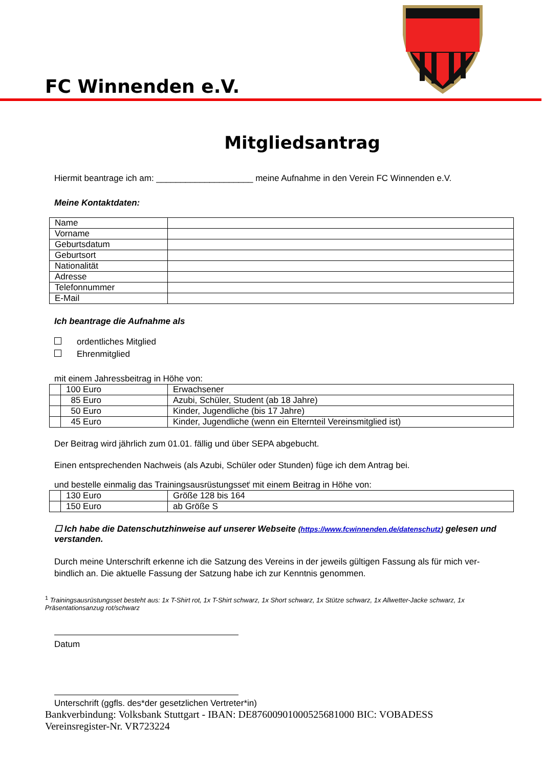FC Winnenden e.V.
Mitgliedsantrag
Hiermit beantrage ich am: ____________________ meine Aufnahme in den Verein FC Winnenden e.V.
Meine Kontaktdaten:
| Name | |
| Vorname | |
| Geburtsdatum | |
| Geburtsort | |
| Nationalität | |
| Adresse | |
| Telefonnummer | |
| E-Mail | |
Ich beantrage die Aufnahme als
ordentliches Mitglied
Ehrenmitglied
mit einem Jahressbeitrag in Höhe von:
| | 100 Euro | Erwachsener |
| | 85 Euro | Azubi, Schüler, Student (ab 18 Jahre) |
| | 50 Euro | Kinder, Jugendliche (bis 17 Jahre) |
| | 45 Euro | Kinder, Jugendliche (wenn ein Elternteil Vereinsmitglied ist) |
Der Beitrag wird jährlich zum 01.01. fällig und über SEPA abgebucht.
Einen entsprechenden Nachweis (als Azubi, Schüler oder Stunden) füge ich dem Antrag bei.
und bestelle einmalig das Trainingsausrüstungsset<sup>i</sup> mit einem Beitrag in Höhe von:
| | 130 Euro | Größe 128 bis 164 |
| | 150 Euro | ab Größe S |
☐ Ich habe die Datenschutzhinweise auf unserer Webseite (https://www.fcwinnenden.de/datenschutz) gelesen und verstanden.
Durch meine Unterschrift erkenne ich die Satzung des Vereins in der jeweils gültigen Fassung als für mich ver-bindlich an. Die aktuelle Fassung der Satzung habe ich zur Kenntnis genommen.
<sup>1</sup> Trainingsausrüstungsset besteht aus: 1x T-Shirt rot, 1x T-Shirt schwarz, 1x Short schwarz, 1x Stütze schwarz, 1x Allwetter-Jacke schwarz, 1x Präsentationsanzug rot/schwarz
Datum
Unterschrift (ggfls. des*der gesetzlichen Vertreter*in)
Bankverbindung: Volksbank Stuttgart - IBAN: DE87600901000525681000 BIC: VOBADESS
Vereinsregister-Nr. VR723224